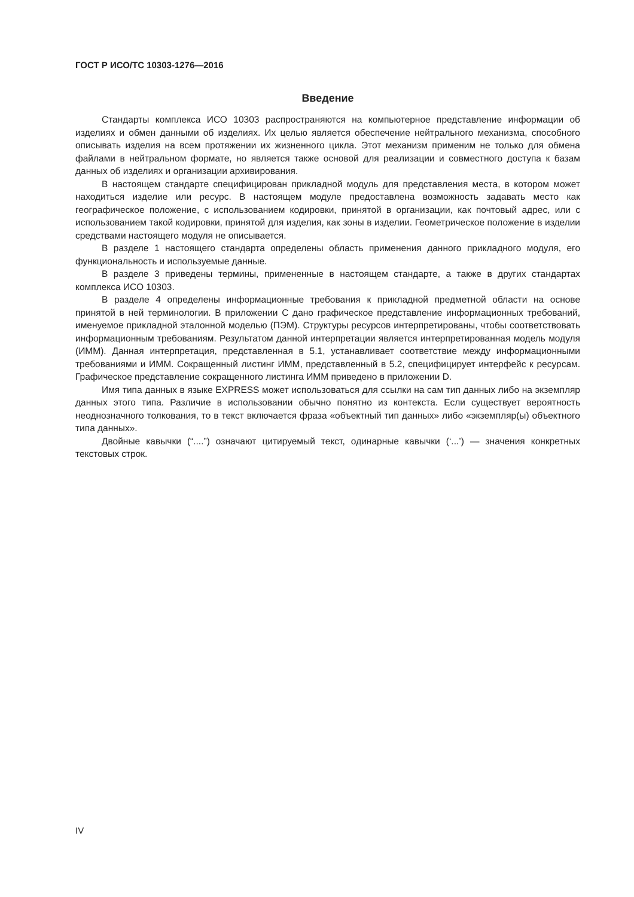ГОСТ Р ИСО/ТС 10303-1276—2016
Введение
Стандарты комплекса ИСО 10303 распространяются на компьютерное представление информации об изделиях и обмен данными об изделиях. Их целью является обеспечение нейтрального механизма, способного описывать изделия на всем протяжении их жизненного цикла. Этот механизм применим не только для обмена файлами в нейтральном формате, но является также основой для реализации и совместного доступа к базам данных об изделиях и организации архивирования.
В настоящем стандарте специфицирован прикладной модуль для представления места, в котором может находиться изделие или ресурс. В настоящем модуле предоставлена возможность задавать место как географическое положение, с использованием кодировки, принятой в организации, как почтовый адрес, или с использованием такой кодировки, принятой для изделия, как зоны в изделии. Геометрическое положение в изделии средствами настоящего модуля не описывается.
В разделе 1 настоящего стандарта определены область применения данного прикладного модуля, его функциональность и используемые данные.
В разделе 3 приведены термины, примененные в настоящем стандарте, а также в других стандартах комплекса ИСО 10303.
В разделе 4 определены информационные требования к прикладной предметной области на основе принятой в ней терминологии. В приложении С дано графическое представление информационных требований, именуемое прикладной эталонной моделью (ПЭМ). Структуры ресурсов интерпретированы, чтобы соответствовать информационным требованиям. Результатом данной интерпретации является интерпретированная модель модуля (ИММ). Данная интерпретация, представленная в 5.1, устанавливает соответствие между информационными требованиями и ИММ. Сокращенный листинг ИММ, представленный в 5.2, специфицирует интерфейс к ресурсам. Графическое представление сокращенного листинга ИММ приведено в приложении D.
Имя типа данных в языке EXPRESS может использоваться для ссылки на сам тип данных либо на экземпляр данных этого типа. Различие в использовании обычно понятно из контекста. Если существует вероятность неоднозначного толкования, то в текст включается фраза «объектный тип данных» либо «экземпляр(ы) объектного типа данных».
Двойные кавычки (“....”) означают цитируемый текст, одинарные кавычки (‘...’) — значения конкретных текстовых строк.
IV